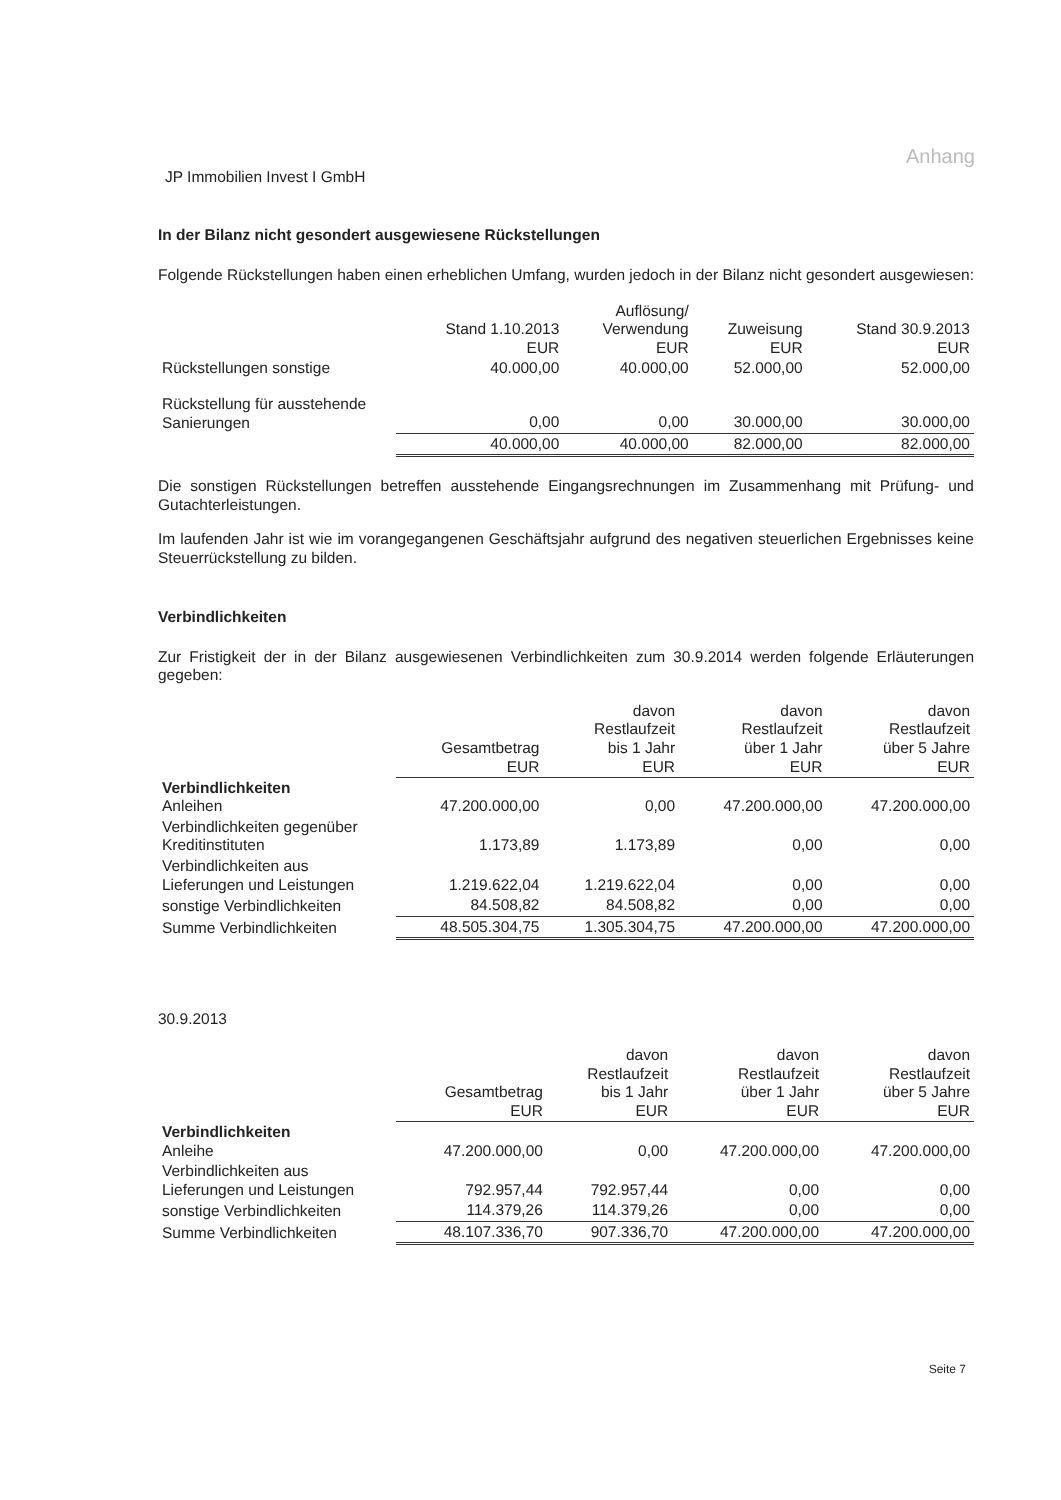Anhang
JP Immobilien Invest I GmbH
In der Bilanz nicht gesondert ausgewiesene Rückstellungen
Folgende Rückstellungen haben einen erheblichen Umfang, wurden jedoch in der Bilanz nicht gesondert ausgewiesen:
| | Stand 1.10.2013 EUR | Auflösung/ Verwendung EUR | Zuweisung EUR | Stand 30.9.2013 EUR |
| --- | --- | --- | --- | --- |
| Rückstellungen sonstige | 40.000,00 | 40.000,00 | 52.000,00 | 52.000,00 |
| Rückstellung für ausstehende Sanierungen | 0,00 | 0,00 | 30.000,00 | 30.000,00 |
| | 40.000,00 | 40.000,00 | 82.000,00 | 82.000,00 |
Die sonstigen Rückstellungen betreffen ausstehende Eingangsrechnungen im Zusammenhang mit Prüfung- und Gutachterleistungen.
Im laufenden Jahr ist wie im vorangegangenen Geschäftsjahr aufgrund des negativen steuerlichen Ergebnisses keine Steuerrückstellung zu bilden.
Verbindlichkeiten
Zur Fristigkeit der in der Bilanz ausgewiesenen Verbindlichkeiten zum 30.9.2014 werden folgende Erläuterungen gegeben:
| | Gesamtbetrag EUR | davon Restlaufzeit bis 1 Jahr EUR | davon Restlaufzeit über 1 Jahr EUR | davon Restlaufzeit über 5 Jahre EUR |
| --- | --- | --- | --- | --- |
| Verbindlichkeiten Anleihen | 47.200.000,00 | 0,00 | 47.200.000,00 | 47.200.000,00 |
| Verbindlichkeiten gegenüber Kreditinstituten | 1.173,89 | 1.173,89 | 0,00 | 0,00 |
| Verbindlichkeiten aus Lieferungen und Leistungen | 1.219.622,04 | 1.219.622,04 | 0,00 | 0,00 |
| sonstige Verbindlichkeiten | 84.508,82 | 84.508,82 | 0,00 | 0,00 |
| Summe Verbindlichkeiten | 48.505.304,75 | 1.305.304,75 | 47.200.000,00 | 47.200.000,00 |
30.9.2013
| | Gesamtbetrag EUR | davon Restlaufzeit bis 1 Jahr EUR | davon Restlaufzeit über 1 Jahr EUR | davon Restlaufzeit über 5 Jahre EUR |
| --- | --- | --- | --- | --- |
| Verbindlichkeiten Anleihe | 47.200.000,00 | 0,00 | 47.200.000,00 | 47.200.000,00 |
| Verbindlichkeiten aus Lieferungen und Leistungen | 792.957,44 | 792.957,44 | 0,00 | 0,00 |
| sonstige Verbindlichkeiten | 114.379,26 | 114.379,26 | 0,00 | 0,00 |
| Summe Verbindlichkeiten | 48.107.336,70 | 907.336,70 | 47.200.000,00 | 47.200.000,00 |
Seite 7